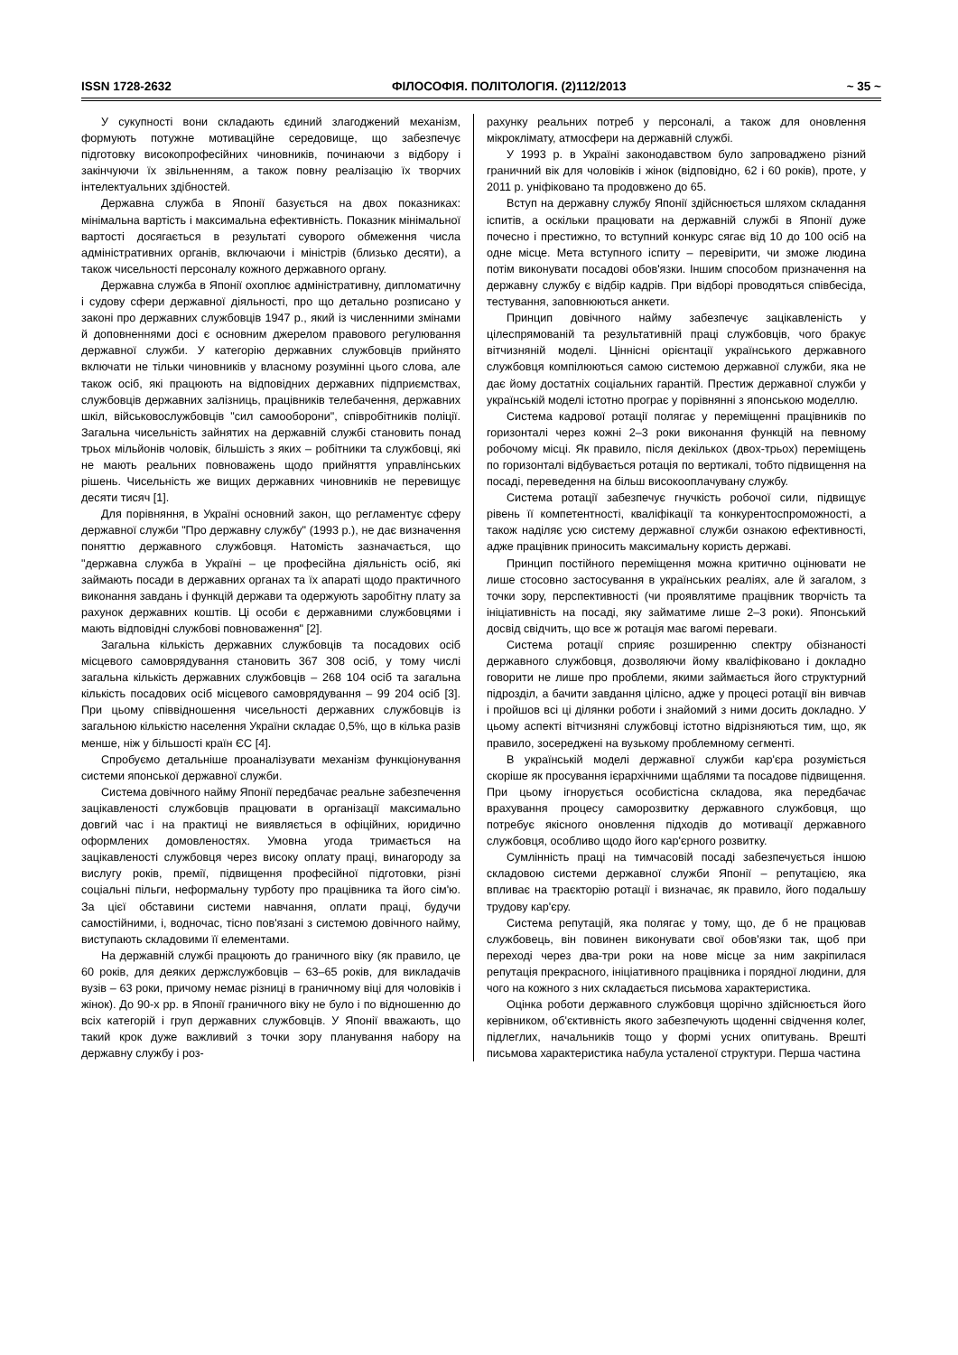ISSN 1728-2632 ФІЛОСОФІЯ. ПОЛІТОЛОГІЯ. (2)112/2013 ~ 35 ~
У сукупності вони складають єдиний злагоджений механізм, формують потужне мотиваційне середовище, що забезпечує підготовку високопрофесійних чиновників, починаючи з відбору і закінчуючи їх звільненням, а також повну реалізацію їх творчих інтелектуальних здібностей.
Державна служба в Японії базується на двох показниках: мінімальна вартість і максимальна ефективність. Показник мінімальної вартості досягається в результаті суворого обмеження числа адміністративних органів, включаючи і міністрів (близько десяти), а також чисельності персоналу кожного державного органу.
Державна служба в Японії охоплює адміністративну, дипломатичну і судову сфери державної діяльності, про що детально розписано у законі про державних службовців 1947 р., який із численними змінами й доповненнями досі є основним джерелом правового регулювання державної служби. У категорію державних службовців прийнято включати не тільки чиновників у власному розумінні цього слова, але також осіб, які працюють на відповідних державних підприємствах, службовців державних залізниць, працівників телебачення, державних шкіл, військовослужбовців "сил самооборони", співробітників поліції. Загальна чисельність зайнятих на державній службі становить понад трьох мільйонів чоловік, більшість з яких – робітники та службовці, які не мають реальних повноважень щодо прийняття управлінських рішень. Чисельність же вищих державних чиновників не перевищує десяти тисяч [1].
Для порівняння, в Україні основний закон, що регламентує сферу державної служби "Про державну службу" (1993 р.), не дає визначення поняттю державного службовця. Натомість зазначається, що "державна служба в Україні – це професійна діяльність осіб, які займають посади в державних органах та їх апараті щодо практичного виконання завдань і функцій держави та одержують заробітну плату за рахунок державних коштів. Ці особи є державними службовцями і мають відповідні службові повноваження" [2].
Загальна кількість державних службовців та посадових осіб місцевого самоврядування становить 367 308 осіб, у тому числі загальна кількість державних службовців – 268 104 осіб та загальна кількість посадових осіб місцевого самоврядування – 99 204 осіб [3]. При цьому співвідношення чисельності державних службовців із загальною кількістю населення України складає 0,5%, що в кілька разів менше, ніж у більшості країн ЄС [4].
Спробуємо детальніше проаналізувати механізм функціонування системи японської державної служби.
Система довічного найму Японії передбачає реальне забезпечення зацікавленості службовців працювати в організації максимально довгий час і на практиці не виявляється в офіційних, юридично оформлених домовленостях. Умовна угода тримається на зацікавленості службовця через високу оплату праці, винагороду за вислугу років, премії, підвищення професійної підготовки, різні соціальні пільги, неформальну турботу про працівника та його сім'ю. За цієї обставини системи навчання, оплати праці, будучи самостійними, і, водночас, тісно пов'язані з системою довічного найму, виступають складовими її елементами.
На державній службі працюють до граничного віку (як правило, це 60 років, для деяких держслужбовців – 63–65 років, для викладачів вузів – 63 роки, причому немає різниці в граничному віці для чоловіків і жінок). До 90-х рр. в Японії граничного віку не було і по відношенню до всіх категорій і груп державних службовців. У Японії вважають, що такий крок дуже важливий з точки зору планування набору на державну службу і роз-
рахунку реальних потреб у персоналі, а також для оновлення мікроклімату, атмосфери на державній службі.
У 1993 р. в Україні законодавством було запроваджено різний граничний вік для чоловіків і жінок (відповідно, 62 і 60 років), проте, у 2011 р. уніфіковано та продовжено до 65.
Вступ на державну службу Японії здійснюється шляхом складання іспитів, а оскільки працювати на державній службі в Японії дуже почесно і престижно, то вступний конкурс сягає від 10 до 100 осіб на одне місце. Мета вступного іспиту – перевірити, чи зможе людина потім виконувати посадові обов'язки. Іншим способом призначення на державну службу є відбір кадрів. При відборі проводяться співбесіда, тестування, заповнюються анкети.
Принцип довічного найму забезпечує зацікавленість у цілеспрямованій та результативній праці службовців, чого бракує вітчизняній моделі. Ціннісні орієнтації українського державного службовця компілюються самою системою державної служби, яка не дає йому достатніх соціальних гарантій. Престиж державної служби у українській моделі істотно програє у порівнянні з японською моделлю.
Система кадрової ротації полягає у переміщенні працівників по горизонталі через кожні 2–3 роки виконання функцій на певному робочому місці. Як правило, після декількох (двох-трьох) переміщень по горизонталі відбувається ротація по вертикалі, тобто підвищення на посаді, переведення на більш високооплачувану службу.
Система ротації забезпечує гнучкість робочої сили, підвищує рівень її компетентності, кваліфікації та конкурентоспроможності, а також наділяє усю систему державної служби ознакою ефективності, адже працівник приносить максимальну користь державі.
Принцип постійного переміщення можна критично оцінювати не лише стосовно застосування в українських реаліях, але й загалом, з точки зору, перспективності (чи проявлятиме працівник творчість та ініціативність на посаді, яку займатиме лише 2–3 роки). Японський досвід свідчить, що все ж ротація має вагомі переваги.
Система ротації сприяє розширенню спектру обізнаності державного службовця, дозволяючи йому кваліфіковано і докладно говорити не лише про проблеми, якими займається його структурний підрозділ, а бачити завдання цілісно, адже у процесі ротації він вивчав і пройшов всі ці ділянки роботи і знайомий з ними досить докладно. У цьому аспекті вітчизняні службовці істотно відрізняються тим, що, як правило, зосереджені на вузькому проблемному сегменті.
В українській моделі державної служби кар'єра розуміється скоріше як просування ієрархічними щаблями та посадове підвищення. При цьому ігнорується особистісна складова, яка передбачає врахування процесу саморозвитку державного службовця, що потребує якісного оновлення підходів до мотивації державного службовця, особливо щодо його кар'єрного розвитку.
Сумлінність праці на тимчасовій посаді забезпечується іншою складовою системи державної служби Японії – репутацією, яка впливає на траєкторію ротації і визначає, як правило, його подальшу трудову кар'єру.
Система репутацій, яка полягає у тому, що, де б не працював службовець, він повинен виконувати свої обов'язки так, щоб при переході через два-три роки на нове місце за ним закріпилася репутація прекрасного, ініціативного працівника і порядної людини, для чого на кожного з них складається письмова характеристика.
Оцінка роботи державного службовця щорічно здійснюється його керівником, об'єктивність якого забезпечують щоденні свідчення колег, підлеглих, начальників тощо у формі усних опитувань. Врешті письмова характеристика набула усталеної структури. Перша частина